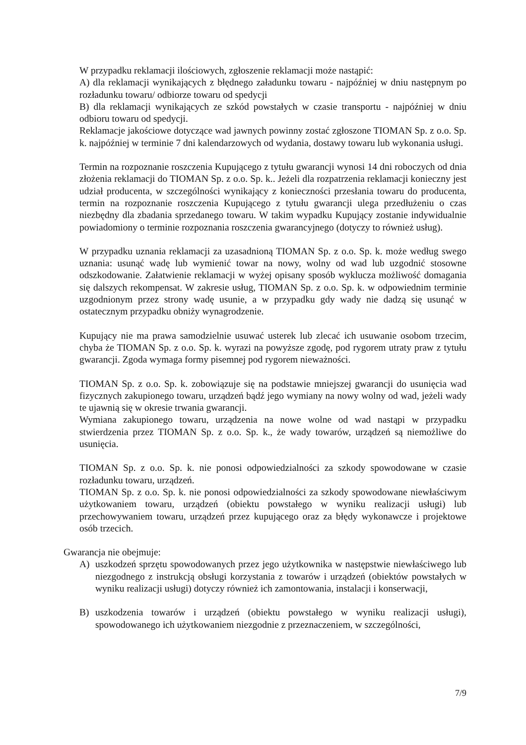W przypadku reklamacji ilościowych, zgłoszenie reklamacji może nastąpić:
A) dla reklamacji wynikających z błędnego załadunku towaru - najpóźniej w dniu następnym po rozładunku towaru/ odbiorze towaru od spedycji
B) dla reklamacji wynikających ze szkód powstałych w czasie transportu - najpóźniej w dniu odbioru towaru od spedycji.
Reklamacje jakościowe dotyczące wad jawnych powinny zostać zgłoszone TIOMAN Sp. z o.o. Sp. k. najpóźniej w terminie 7 dni kalendarzowych od wydania, dostawy towaru lub wykonania usługi.
Termin na rozpoznanie roszczenia Kupującego z tytułu gwarancji wynosi 14 dni roboczych od dnia złożenia reklamacji do TIOMAN Sp. z o.o. Sp. k.. Jeżeli dla rozpatrzenia reklamacji konieczny jest udział producenta, w szczególności wynikający z konieczności przesłania towaru do producenta, termin na rozpoznanie roszczenia Kupującego z tytułu gwarancji ulega przedłużeniu o czas niezbędny dla zbadania sprzedanego towaru. W takim wypadku Kupujący zostanie indywidualnie powiadomiony o terminie rozpoznania roszczenia gwarancyjnego (dotyczy to również usług).
W przypadku uznania reklamacji za uzasadnioną TIOMAN Sp. z o.o. Sp. k. może według swego uznania: usunąć wadę lub wymienić towar na nowy, wolny od wad lub uzgodnić stosowne odszkodowanie. Załatwienie reklamacji w wyżej opisany sposób wyklucza możliwość domagania się dalszych rekompensat. W zakresie usług, TIOMAN Sp. z o.o. Sp. k. w odpowiednim terminie uzgodnionym przez strony wadę usunie, a w przypadku gdy wady nie dadzą się usunąć w ostatecznym przypadku obniży wynagrodzenie.
Kupujący nie ma prawa samodzielnie usuwać usterek lub zlecać ich usuwanie osobom trzecim, chyba że TIOMAN Sp. z o.o. Sp. k. wyrazi na powyższe zgodę, pod rygorem utraty praw z tytułu gwarancji. Zgoda wymaga formy pisemnej pod rygorem nieważności.
TIOMAN Sp. z o.o. Sp. k. zobowiązuje się na podstawie mniejszej gwarancji do usunięcia wad fizycznych zakupionego towaru, urządzeń bądź jego wymiany na nowy wolny od wad, jeżeli wady te ujawnią się w okresie trwania gwarancji.
Wymiana zakupionego towaru, urządzenia na nowe wolne od wad nastąpi w przypadku stwierdzenia przez TIOMAN Sp. z o.o. Sp. k., że wady towarów, urządzeń są niemożliwe do usunięcia.
TIOMAN Sp. z o.o. Sp. k. nie ponosi odpowiedzialności za szkody spowodowane w czasie rozładunku towaru, urządzeń.
TIOMAN Sp. z o.o. Sp. k. nie ponosi odpowiedzialności za szkody spowodowane niewłaściwym użytkowaniem towaru, urządzeń (obiektu powstałego w wyniku realizacji usługi) lub przechowywaniem towaru, urządzeń przez kupującego oraz za błędy wykonawcze i projektowe osób trzecich.
Gwarancja nie obejmuje:
A) uszkodzeń sprzętu spowodowanych przez jego użytkownika w następstwie niewłaściwego lub niezgodnego z instrukcją obsługi korzystania z towarów i urządzeń (obiektów powstałych w wyniku realizacji usługi) dotyczy również ich zamontowania, instalacji i konserwacji,
B) uszkodzenia towarów i urządzeń (obiektu powstałego w wyniku realizacji usługi), spowodowanego ich użytkowaniem niezgodnie z przeznaczeniem, w szczególności,
7/9